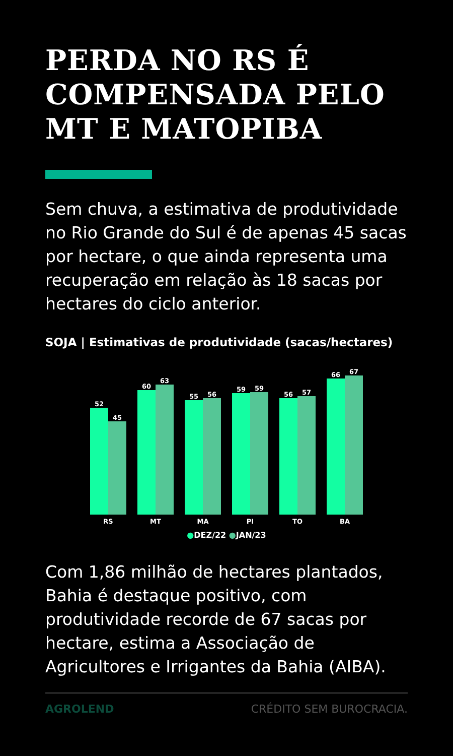PERDA NO RS É COMPENSADA PELO MT E MATOPIBA
Sem chuva, a estimativa de produtividade no Rio Grande do Sul é de apenas 45 sacas por hectare, o que ainda representa uma recuperação em relação às 18 sacas por hectares do ciclo anterior.
SOJA | Estimativas de produtividade (sacas/hectares)
52
45
RS
60
63
MT
55
56
MA
59
59
PI
56
57
TO
66
67
BA
●DEZ/22 ●JAN/23
Com 1,86 milhão de hectares plantados, Bahia é destaque positivo, com produtividade recorde de 67 sacas por hectare, estima a Associação de Agricultores e Irrigantes da Bahia (AIBA).
AGROLEND CRÉDITO SEM BUROCRACIA.